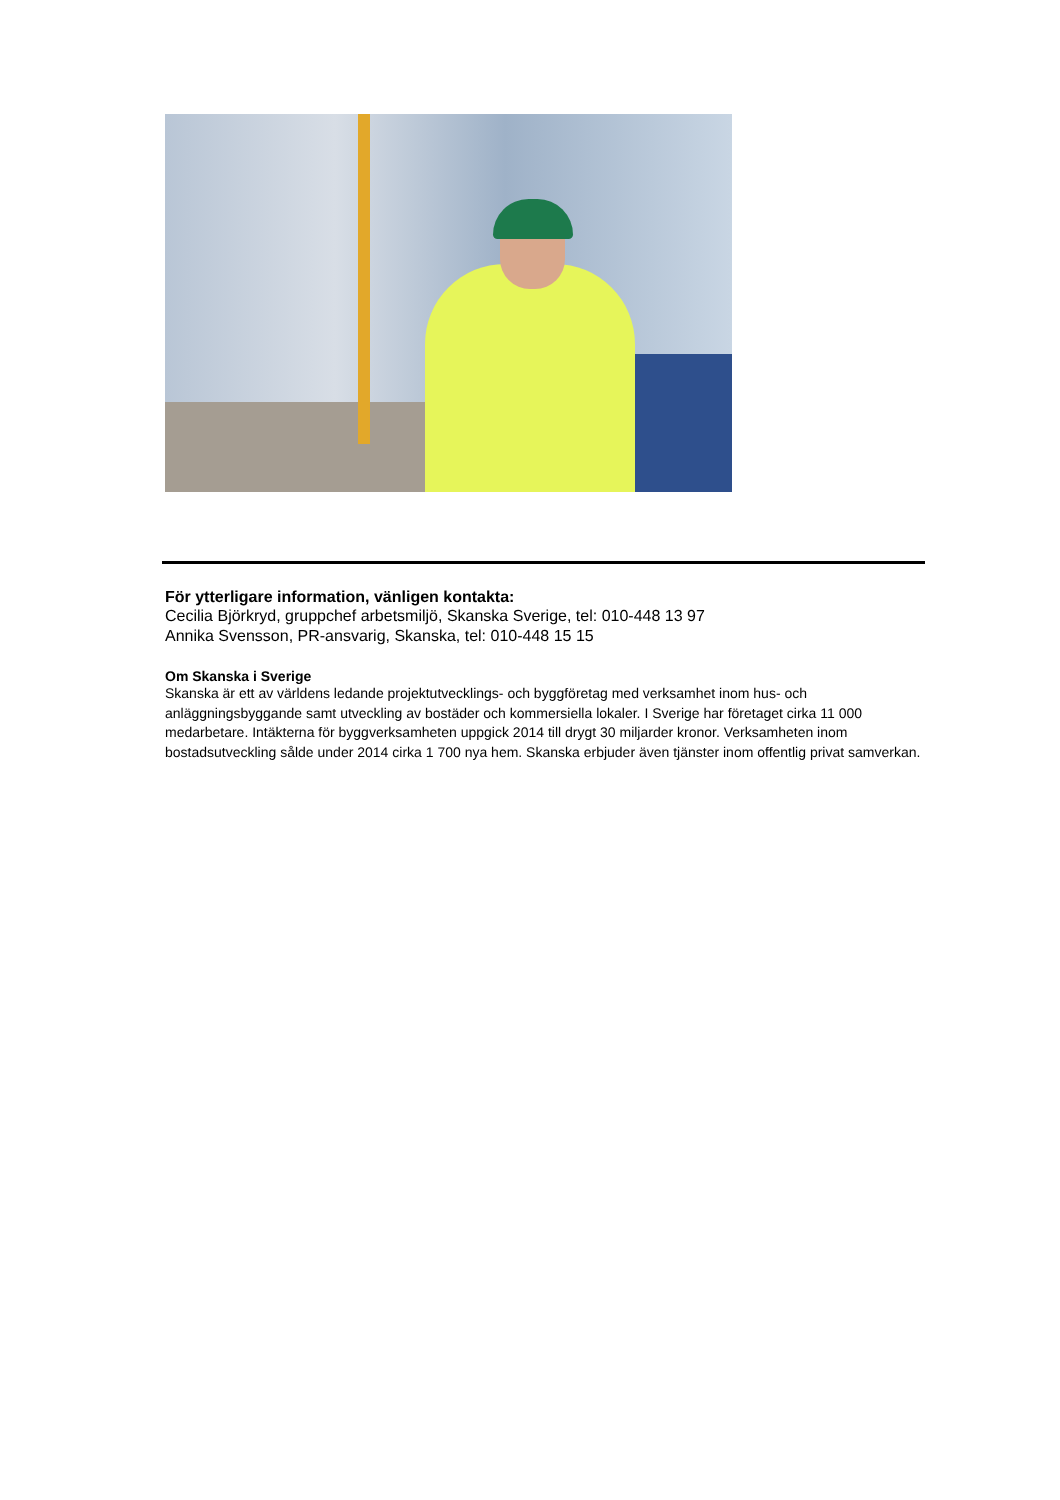För ytterligare information, vänligen kontakta:
Cecilia Björkryd, gruppchef arbetsmiljö, Skanska Sverige, tel: 010-448 13 97
Annika Svensson, PR-ansvarig, Skanska, tel: 010-448 15 15
Om Skanska i Sverige
Skanska är ett av världens ledande projektutvecklings- och byggföretag med verksamhet inom hus- och anläggningsbyggande samt utveckling av bostäder och kommersiella lokaler. I Sverige har företaget cirka 11 000 medarbetare. Intäkterna för byggverksamheten uppgick 2014 till drygt 30 miljarder kronor. Verksamheten inom bostadsutveckling sålde under 2014 cirka 1 700 nya hem. Skanska erbjuder även tjänster inom offentlig privat samverkan.